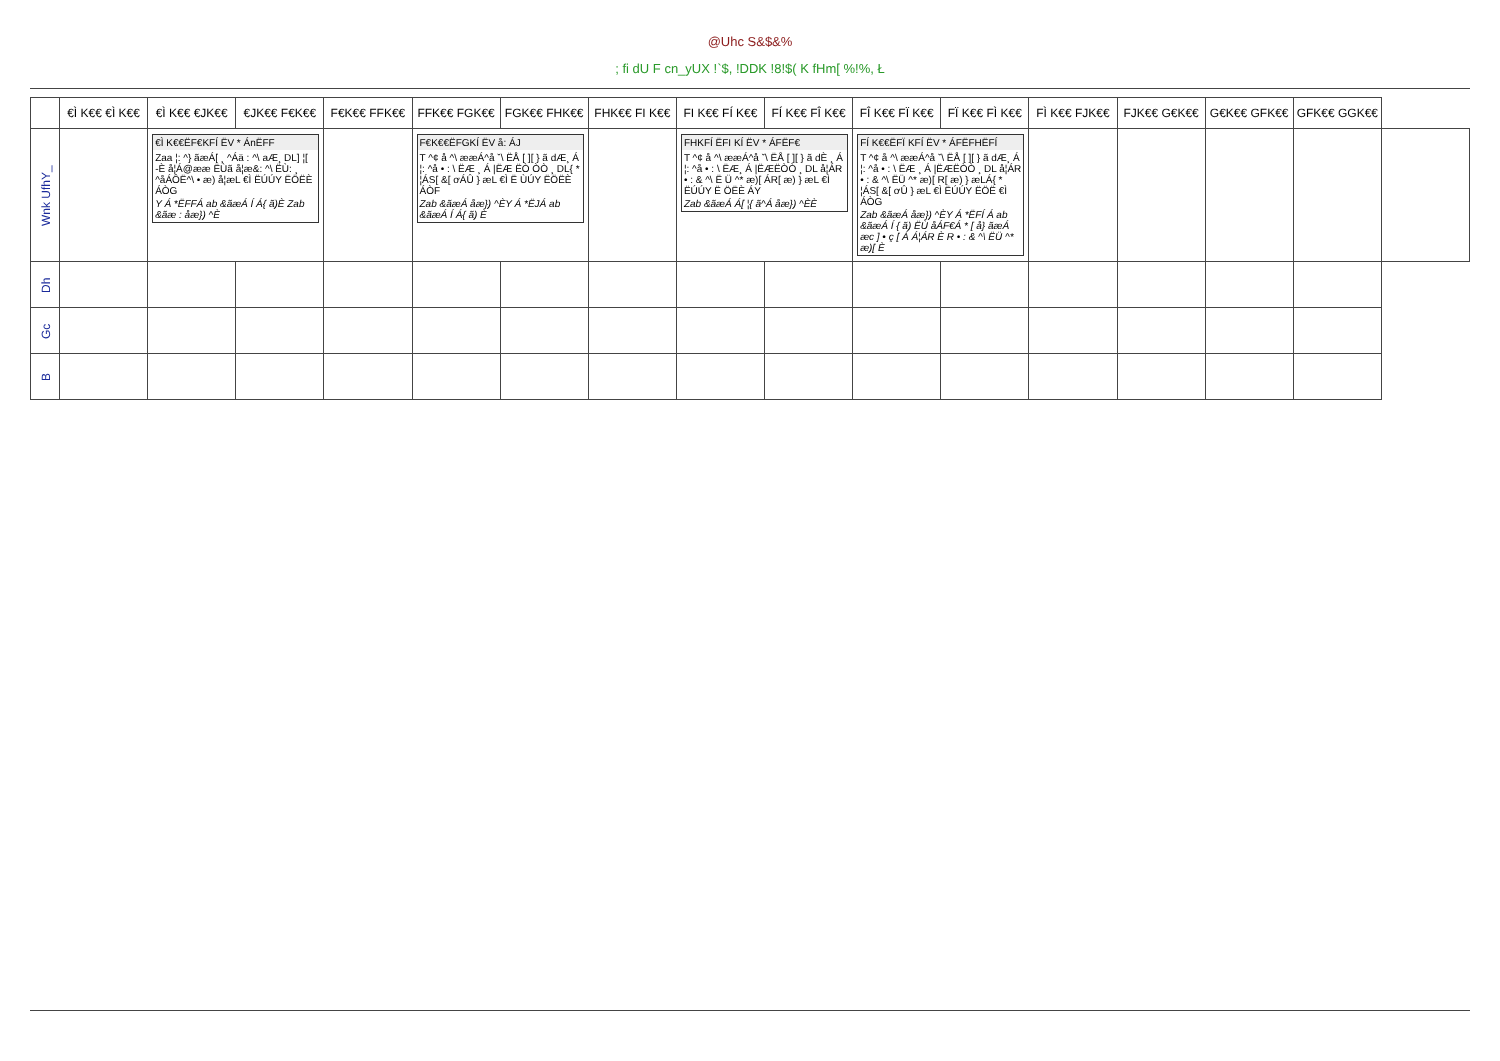@Uhc S&$&%
; fi dU F cn_yUX !`$, !DDK !8!$( K fHm[ %!%, Ł
| | €Ì K€€ €Ì K€€ | €Ì K€€ €JK€€ | €JK€€ F€K€€ | F€K€€ FFK€€ | FFK€€ FGK€€ | FGK€€ FHK€€ | FHK€€ FI K€€ | FI K€€ FÍ K€€ | FÍ K€€ FÎ K€€ | FÎ K€€ FÏ K€€ | FÏ K€€ FÌ K€€ | FÌ K€€ FJK€€ | FJK€€ G€K€€ | G€K€€ GFK€€ | GFK€€ GGK€€ | |
| --- | --- | --- | --- | --- | --- | --- | --- | --- | --- | --- | --- | --- | --- | --- | --- | --- |
| Wnk UfhY_ | | €Ì K€€ËF€KFÍ ËV * ÁnËFF Zaa ¦: ^} ãæÁ[ ¸ ^Áä : ^\ aÆ¸ DL] ¦[ -È å¦Á@ææ ËÙã å¦æ&: ^\ ËÙ: ¸ ^åÁÔË^\ • æ) å¦æL €Ì ËÚÚY ËÖËÈ ÁÒG Y Á *ËFFÁ ab &ãæÁ Í Á{ ã)È Zab &ãæ : åæ}) ^È | | | F€K€€ËFGKÍ ËV å: ÁJ T ^¢ å ^\ ææÁ^å ˇ\ ËÅ [ ][ } ã dÆ¸ Á ¦: ^å • : \ ËÆ ¸ Á /ËÆ ËÒ ÒÒ ¸ DL{ * ¦ÁS[ &[ ơÁÛ } æL €Ì Ë ÙÚY ËÖËÈ ÁÒF Zab &ãæÁ åæ}) ^ÈY Á *ËJÁ ab &ãæÁ Í Á{ ã) È | | | FHKFÍ ËFI KÍ ËV * ÁFËF€ T ^¢ å ^\ ææÁ^å ˇ\ ËÅ [ ][ } ã dÈ ¸ Á ¦: ^å • : \ ËÆ¸ Á /ËÆËÒÒ ¸ DL å¦ÁR • : & ^\ Ë Ü ^* æ)[ ÁR[ æ) } æL €Ì ËÚÚY Ë ÖËÈ ÁY Zab &ãæÁ Á[ ¦{ ã^Á åæ}) ^ÈÈ | | FÍ K€€ËFÏ KFÍ ËV * ÁFËFHËFÍ T ^¢ å ^\ ææÁ^å ˇ\ ËÅ [ ][ } ã dÆ¸ Á ¦: ^å • : \ ËÆ ¸ Á /ËÆËÒÒ ¸ DL å¦ÁR • : & ^\ ËÜ ^* æ)[ R[ æ) } æLÁ{ * ¦ÁS[ &[ ơÛ } æL €Ì ËÚÚY ËÖË €Ì ÁÒG Zab &ãæÁ åæ}) ^ÈY Á *ËFÍ Á ab &ãæÁ Í { ã) ËÙ åÁF€Á * [ å} ãæÁ æc ] • ç [ Á Á¦ÁR È R • : & ^\ ËÜ ^* æ)[ È | | | | | | |
| Dh | | | | | | | | | | | | | | | | |
| Gc | | | | | | | | | | | | | | | | |
| B | | | | | | | | | | | | | | | | |